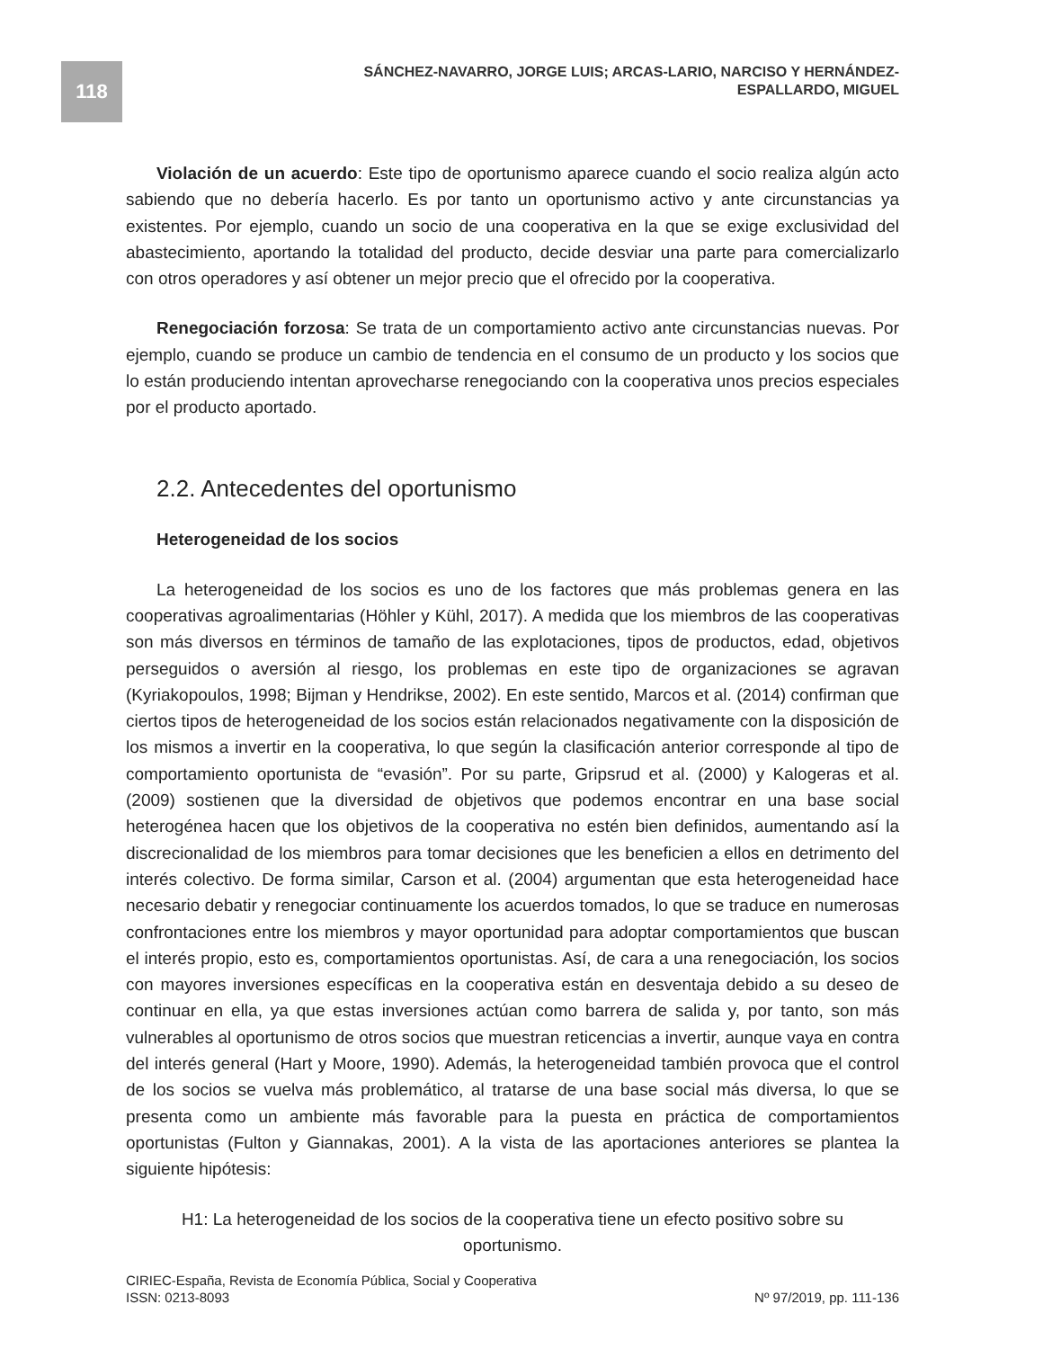118
SÁNCHEZ-NAVARRO, JORGE LUIS; ARCAS-LARIO, NARCISO Y HERNÁNDEZ-ESPALLARDO, MIGUEL
Violación de un acuerdo: Este tipo de oportunismo aparece cuando el socio realiza algún acto sabiendo que no debería hacerlo. Es por tanto un oportunismo activo y ante circunstancias ya existentes. Por ejemplo, cuando un socio de una cooperativa en la que se exige exclusividad del abastecimiento, aportando la totalidad del producto, decide desviar una parte para comercializarlo con otros operadores y así obtener un mejor precio que el ofrecido por la cooperativa.
Renegociación forzosa: Se trata de un comportamiento activo ante circunstancias nuevas. Por ejemplo, cuando se produce un cambio de tendencia en el consumo de un producto y los socios que lo están produciendo intentan aprovecharse renegociando con la cooperativa unos precios especiales por el producto aportado.
2.2. Antecedentes del oportunismo
Heterogeneidad de los socios
La heterogeneidad de los socios es uno de los factores que más problemas genera en las cooperativas agroalimentarias (Höhler y Kühl, 2017). A medida que los miembros de las cooperativas son más diversos en términos de tamaño de las explotaciones, tipos de productos, edad, objetivos perseguidos o aversión al riesgo, los problemas en este tipo de organizaciones se agravan (Kyriakopoulos, 1998; Bijman y Hendrikse, 2002). En este sentido, Marcos et al. (2014) confirman que ciertos tipos de heterogeneidad de los socios están relacionados negativamente con la disposición de los mismos a invertir en la cooperativa, lo que según la clasificación anterior corresponde al tipo de comportamiento oportunista de “evasión”. Por su parte, Gripsrud et al. (2000) y Kalogeras et al. (2009) sostienen que la diversidad de objetivos que podemos encontrar en una base social heterogénea hacen que los objetivos de la cooperativa no estén bien definidos, aumentando así la discrecionalidad de los miembros para tomar decisiones que les beneficien a ellos en detrimento del interés colectivo. De forma similar, Carson et al. (2004) argumentan que esta heterogeneidad hace necesario debatir y renegociar continuamente los acuerdos tomados, lo que se traduce en numerosas confrontaciones entre los miembros y mayor oportunidad para adoptar comportamientos que buscan el interés propio, esto es, comportamientos oportunistas. Así, de cara a una renegociación, los socios con mayores inversiones específicas en la cooperativa están en desventaja debido a su deseo de continuar en ella, ya que estas inversiones actúan como barrera de salida y, por tanto, son más vulnerables al oportunismo de otros socios que muestran reticencias a invertir, aunque vaya en contra del interés general (Hart y Moore, 1990). Además, la heterogeneidad también provoca que el control de los socios se vuelva más problemático, al tratarse de una base social más diversa, lo que se presenta como un ambiente más favorable para la puesta en práctica de comportamientos oportunistas (Fulton y Giannakas, 2001). A la vista de las aportaciones anteriores se plantea la siguiente hipótesis:
H1: La heterogeneidad de los socios de la cooperativa tiene un efecto positivo sobre su oportunismo.
CIRIEC-España, Revista de Economía Pública, Social y Cooperativa
ISSN: 0213-8093
Nº 97/2019, pp. 111-136